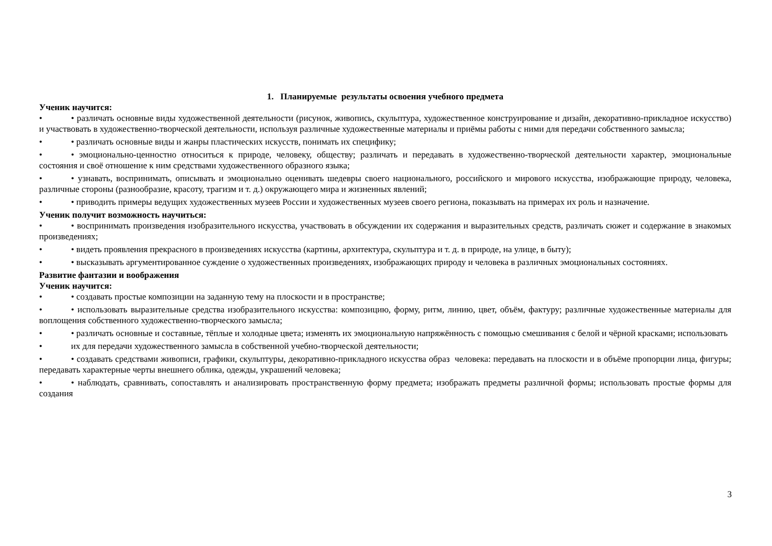1. Планируемые результаты освоения учебного предмета
Ученик научится:
• • различать основные виды художественной деятельности (рисунок, живопись, скульптура, художественное конструирование и дизайн, декоративно-прикладное искусство) и участвовать в художественно-творческой деятельности, используя различные художественные материалы и приёмы работы с ними для передачи собственного замысла;
• • различать основные виды и жанры пластических искусств, понимать их специфику;
• • эмоционально-ценностно относиться к природе, человеку, обществу; различать и передавать в художественно-творческой деятельности характер, эмоциональные состояния и своё отношение к ним средствами художественного образного языка;
• • узнавать, воспринимать, описывать и эмоционально оценивать шедевры своего национального, российского и мирового искусства, изображающие природу, человека, различные стороны (разнообразие, красоту, трагизм и т. д.) окружающего мира и жизненных явлений;
• • приводить примеры ведущих художественных музеев России и художественных музеев своего региона, показывать на примерах их роль и назначение.
Ученик получит возможность научиться:
• • воспринимать произведения изобразительного искусства, участвовать в обсуждении их содержания и выразительных средств, различать сюжет и содержание в знакомых произведениях;
• • видеть проявления прекрасного в произведениях искусства (картины, архитектура, скульптура и т. д. в природе, на улице, в быту);
• • высказывать аргументированное суждение о художественных произведениях, изображающих природу и человека в различных эмоциональных состояниях.
Развитие фантазии и воображения
Ученик научится:
• • создавать простые композиции на заданную тему на плоскости и в пространстве;
• • использовать выразительные средства изобразительного искусства: композицию, форму, ритм, линию, цвет, объём, фактуру; различные художественные материалы для воплощения собственного художественно-творческого замысла;
• • различать основные и составные, тёплые и холодные цвета; изменять их эмоциональную напряжённость с помощью смешивания с белой и чёрной красками; использовать
• их для передачи художественного замысла в собственной учебно-творческой деятельности;
• • создавать средствами живописи, графики, скульптуры, декоративно-прикладного искусства образ человека: передавать на плоскости и в объёме пропорции лица, фигуры; передавать характерные черты внешнего облика, одежды, украшений человека;
• • наблюдать, сравнивать, сопоставлять и анализировать пространственную форму предмета; изображать предметы различной формы; использовать простые формы для создания
3